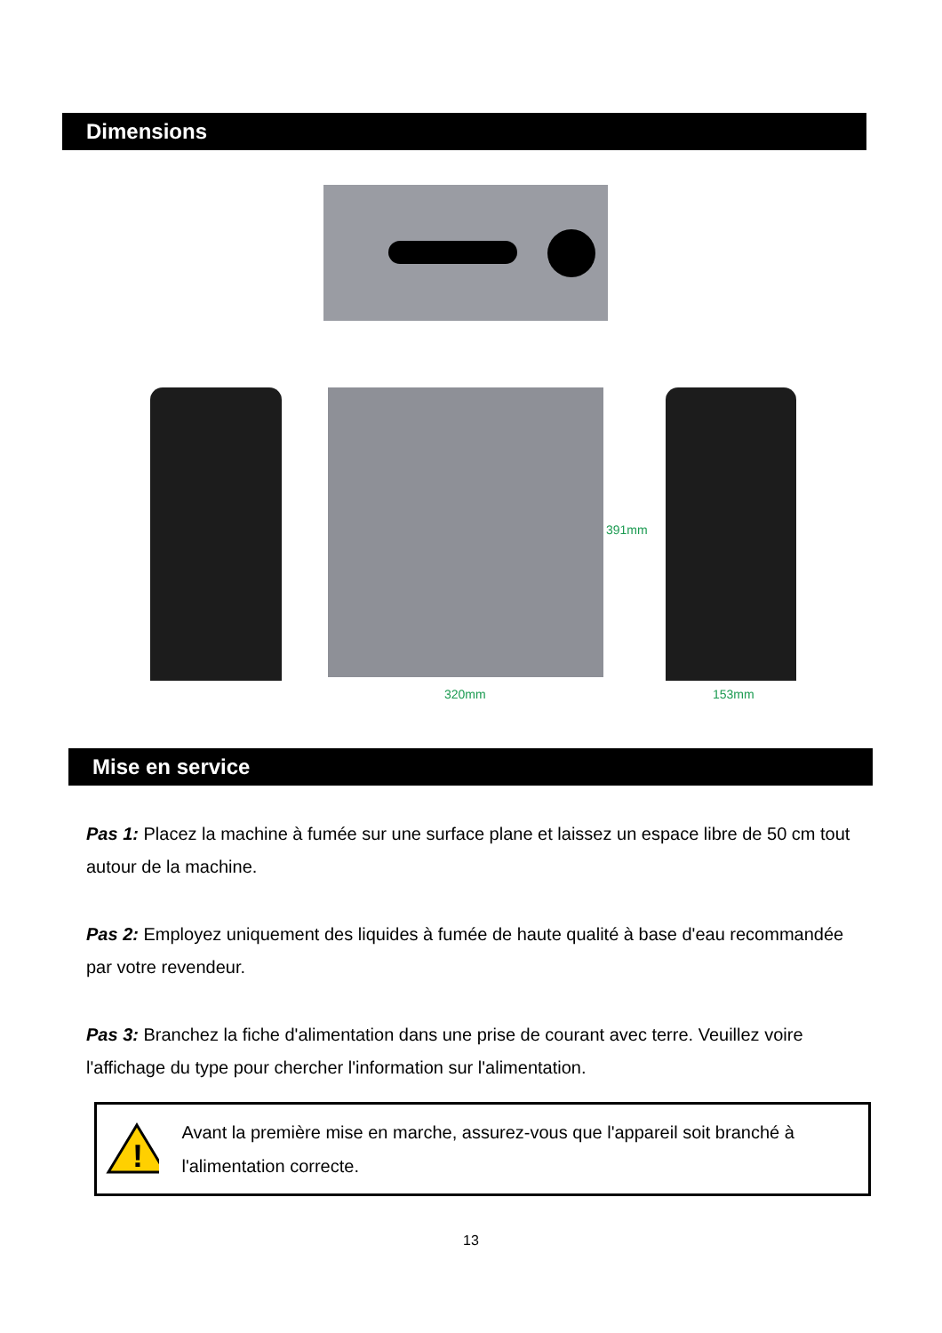Dimensions
320mm 153mm
391mm
Mise en service
Pas 1: Placez la machine à fumée sur une surface plane et laissez un espace libre de 50 cm tout autour de la machine.
Pas 2: Employez uniquement des liquides à fumée de haute qualité à base d'eau recommandée par votre revendeur.
Pas 3: Branchez la fiche d'alimentation dans une prise de courant avec terre. Veuillez voire l'affichage du type pour chercher l'information sur l'alimentation.
!
Avant la première mise en marche, assurez-vous que l'appareil soit branché à l'alimentation correcte.
13